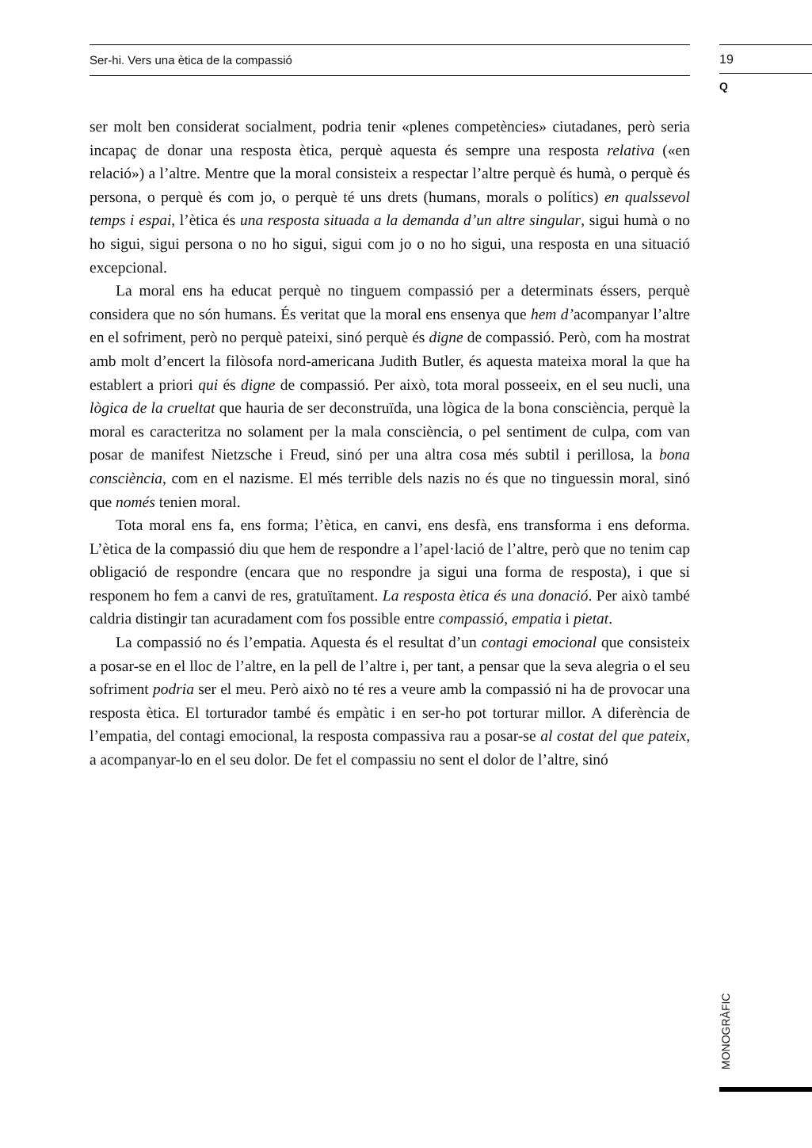Ser-hi. Vers una ètica de la compassió
19
Q
ser molt ben considerat socialment, podria tenir «plenes competències» ciutadanes, però seria incapaç de donar una resposta ètica, perquè aquesta és sempre una resposta relativa («en relació») a l’altre. Mentre que la moral consisteix a respectar l’altre perquè és humà, o perquè és persona, o perquè és com jo, o perquè té uns drets (humans, morals o polítics) en qualssevol temps i espai, l’ètica és una resposta situada a la demanda d’un altre singular, sigui humà o no ho sigui, sigui persona o no ho sigui, sigui com jo o no ho sigui, una resposta en una situació excepcional.
La moral ens ha educat perquè no tinguem compassió per a determinats éssers, perquè considera que no són humans. És veritat que la moral ens ensenya que hem d’acompanyar l’altre en el sofriment, però no perquè pateixi, sinó perquè és digne de compassió. Però, com ha mostrat amb molt d’encert la filòsofa nord-americana Judith Butler, és aquesta mateixa moral la que ha establert a priori qui és digne de compassió. Per això, tota moral posseeix, en el seu nucli, una lògica de la crueltat que hauria de ser deconstruïda, una lògica de la bona consciència, perquè la moral es caracteritza no solament per la mala consciència, o pel sentiment de culpa, com van posar de manifest Nietzsche i Freud, sinó per una altra cosa més subtil i perillosa, la bona consciència, com en el nazisme. El més terrible dels nazis no és que no tinguessin moral, sinó que només tenien moral.
Tota moral ens fa, ens forma; l’ètica, en canvi, ens desfà, ens transforma i ens deforma. L’ètica de la compassió diu que hem de respondre a l’apel·lació de l’altre, però que no tenim cap obligació de respondre (encara que no respondre ja sigui una forma de resposta), i que si responem ho fem a canvi de res, gratuïtament. La resposta ètica és una donació. Per això també caldria distingir tan acuradament com fos possible entre compassió, empatia i pietat.
La compassió no és l’empatia. Aquesta és el resultat d’un contagi emocional que consisteix a posar-se en el lloc de l’altre, en la pell de l’altre i, per tant, a pensar que la seva alegria o el seu sofriment podria ser el meu. Però això no té res a veure amb la compassió ni ha de provocar una resposta ètica. El torturador també és empàtic i en ser-ho pot torturar millor. A diferència de l’empatia, del contagi emocional, la resposta compassiva rau a posar-se al costat del que pateix, a acompanyar-lo en el seu dolor. De fet el compassiu no sent el dolor de l’altre, sinó
MONOGRÀFIC